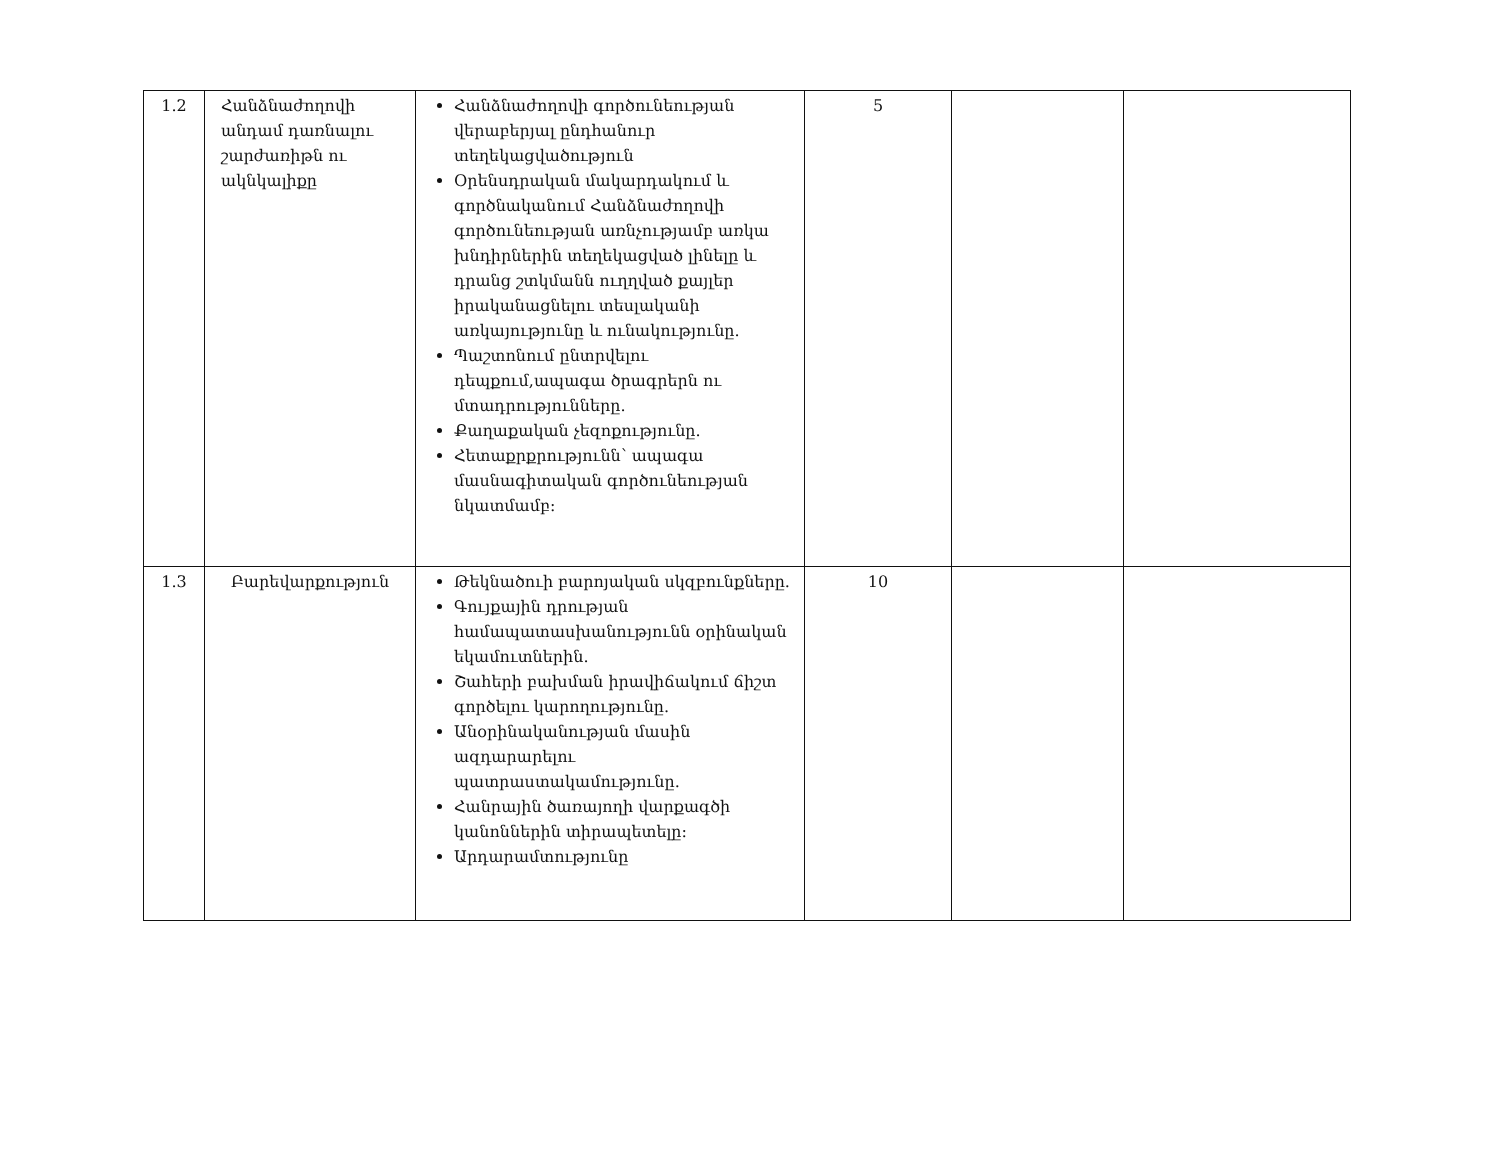| 1.2 | Հանձնաժողովի անդամ դառնալու շարժառիթն ու ակնկալիքը | Հանձնաժողովի գործունեության վերաբերյալ ընդհանուր տեղեկացվածություն Օրենսդրական մակարդակում և գործնականում Հանձնաժողովի գործունեության առնչությամբ առկա խնդիրներին տեղեկացված լինելը և դրանց շտկմանն ուղղված քայլեր իրականացնելու տեսլականի առկայությունը և ունակությունը. Պաշտոնում ընտրվելու դեպքում,ապագա ծրագրերն ու մտադրությունները. Քաղաքական չեզոքությունը. Հետաքրքրությունն՝ ապագա մասնագիտական գործունեության նկատմամբ: | 5 | | |
| 1.3 | Բարեվարքություն | Թեկնածուի բարոյական սկզբունքները. Գույքային դրության համապատասխանությունն օրինական եկամուտներին. Շահերի բախման իրավիճակում ճիշտ գործելու կարողությունը. Անօրինականության մասին ազդարարելու պատրաստակամությունը. Հանրային ծառայողի վարքագծի կանոններին տիրապետելը: Արդարամտությունը | 10 | | |